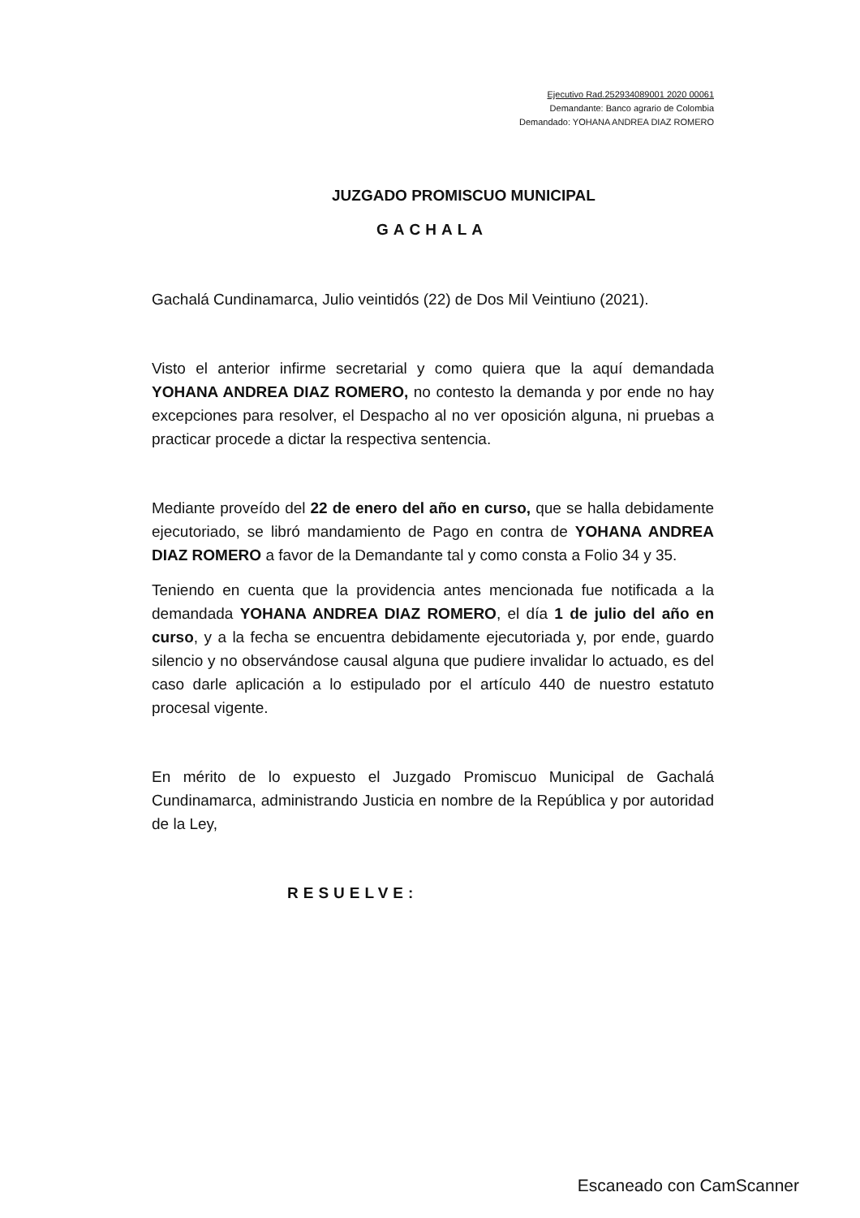Ejecutivo Rad.252934089001 2020 00061
Demandante: Banco agrario de Colombia
Demandado: YOHANA ANDREA DIAZ ROMERO
JUZGADO PROMISCUO MUNICIPAL
GACHALA
Gachalá Cundinamarca, Julio veintidós (22) de Dos Mil Veintiuno (2021).
Visto el anterior infirme secretarial y como quiera que la aquí demandada YOHANA ANDREA DIAZ ROMERO, no contesto la demanda y por ende no hay excepciones para resolver, el Despacho al no ver oposición alguna, ni pruebas a practicar procede a dictar la respectiva sentencia.
Mediante proveído del 22 de enero del año en curso, que se halla debidamente ejecutoriado, se libró mandamiento de Pago en contra de YOHANA ANDREA DIAZ ROMERO a favor de la Demandante tal y como consta a Folio 34 y 35.
Teniendo en cuenta que la providencia antes mencionada fue notificada a la demandada YOHANA ANDREA DIAZ ROMERO, el día 1 de julio del año en curso, y a la fecha se encuentra debidamente ejecutoriada y, por ende, guardo silencio y no observándose causal alguna que pudiere invalidar lo actuado, es del caso darle aplicación a lo estipulado por el artículo 440 de nuestro estatuto procesal vigente.
En mérito de lo expuesto el Juzgado Promiscuo Municipal de Gachalá Cundinamarca, administrando Justicia en nombre de la República y por autoridad de la Ley,
RESUELVE:
Escaneado con CamScanner